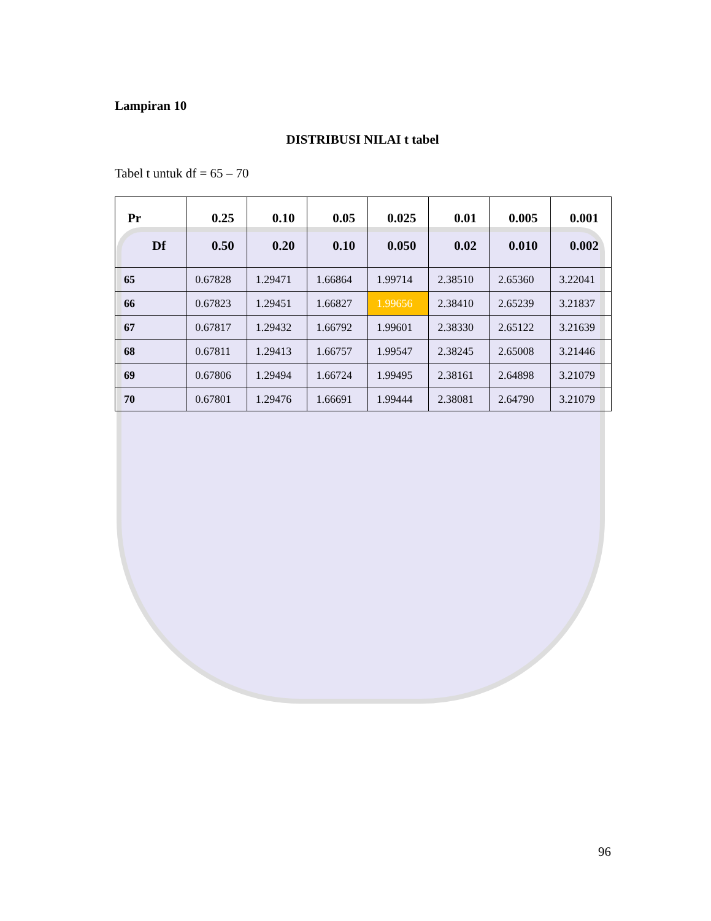Lampiran 10
DISTRIBUSI NILAI t tabel
Tabel t untuk df = 65 – 70
| Pr Df | 0.25 0.50 | 0.10 0.20 | 0.05 0.10 | 0.025 0.050 | 0.01 0.02 | 0.005 0.010 | 0.001 0.002 |
| --- | --- | --- | --- | --- | --- | --- | --- |
| 65 | 0.67828 | 1.29471 | 1.66864 | 1.99714 | 2.38510 | 2.65360 | 3.22041 |
| 66 | 0.67823 | 1.29451 | 1.66827 | 1.99656 | 2.38410 | 2.65239 | 3.21837 |
| 67 | 0.67817 | 1.29432 | 1.66792 | 1.99601 | 2.38330 | 2.65122 | 3.21639 |
| 68 | 0.67811 | 1.29413 | 1.66757 | 1.99547 | 2.38245 | 2.65008 | 3.21446 |
| 69 | 0.67806 | 1.29494 | 1.66724 | 1.99495 | 2.38161 | 2.64898 | 3.21079 |
| 70 | 0.67801 | 1.29476 | 1.66691 | 1.99444 | 2.38081 | 2.64790 | 3.21079 |
96